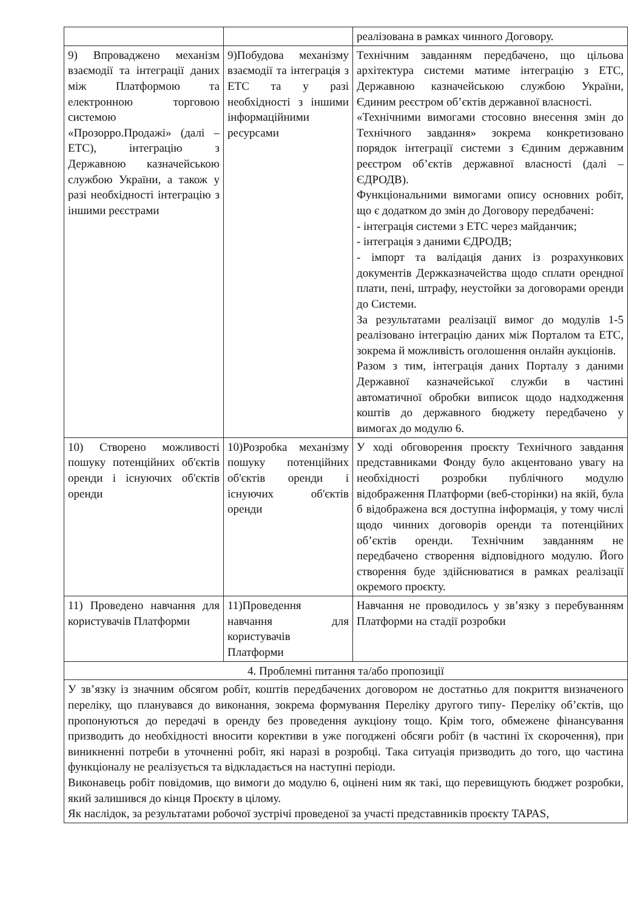| | | реалізована в рамках чинного Договору. |
| 9) Впроваджено механізм взаємодії та інтеграції даних між Платформою та електронною торговою системою «Прозорро.Продажі» (далі – ЕТС), інтеграцію з Державною казначейською службою України, а також у разі необхідності інтеграцію з іншими реєстрами | 9)Побудова механізму взаємодії та інтеграція з ЕТС та у разі необхідності з іншими інформаційними ресурсами | Технічним завданням передбачено, що цільова архітектура системи матиме інтеграцію з ЕТС, Державною казначейською службою України, Єдиним реєстром об’єктів державної власності. «Технічними вимогами стосовно внесення змін до Технічного завдання» зокрема конкретизовано порядок інтеграції системи з Єдиним державним реєстром об’єктів державної власності (далі – ЄДРОДВ). Функціональними вимогами опису основних робіт, що є додатком до змін до Договору передбачені: - інтеграція системи з ЕТС через майданчик; - інтеграція з даними ЄДРОДВ; - імпорт та валідація даних із розрахункових документів Держказначейства щодо сплати орендної плати, пені, штрафу, неустойки за договорами оренди до Системи. За результатами реалізації вимог до модулів 1-5 реалізовано інтеграцію даних між Порталом та ЕТС, зокрема й можливість оголошення онлайн аукціонів. Разом з тим, інтеграція даних Порталу з даними Державної казначейської служби в частині автоматичної обробки виписок щодо надходження коштів до державного бюджету передбачено у вимогах до модулю 6. |
| 10) Створено можливості пошуку потенційних об'єктів оренди і існуючих об'єктів оренди | 10)Розробка механізму пошуку потенційних об'єктів оренди і існуючих об'єктів оренди | У ході обговорення проєкту Технічного завдання представниками Фонду було акцентовано увагу на необхідності розробки публічного модулю відображення Платформи (веб-сторінки) на якій, була б відображена вся доступна інформація, у тому числі щодо чинних договорів оренди та потенційних об’єктів оренди. Технічним завданням не передбачено створення відповідного модулю. Його створення буде здійснюватися в рамках реалізації окремого проєкту. |
| 11) Проведено навчання для користувачів Платформи | 11)Проведення навчання для користувачів Платформи | Навчання не проводилось у зв’язку з перебуванням Платформи на стадії розробки |
| 4. Проблемні питання та/або пропозиції | | |
| У зв’язку із значним обсягом робіт, коштів передбачених договором не достатньо для покриття визначеного переліку, що планувався до виконання, зокрема формування Переліку другого типу- Переліку об’єктів, що пропонуються до передачі в оренду без проведення аукціону тощо. Крім того, обмежене фінансування призводить до необхідності вносити корективи в уже погоджені обсяги робіт (в частині їх скорочення), при виникненні потреби в уточненні робіт, які наразі в розробці. Така ситуація призводить до того, що частина функціоналу не реалізується та відкладається на наступні періоди. Виконавець робіт повідомив, що вимоги до модулю 6, оцінені ним як такі, що перевищують бюджет розробки, який залишився до кінця Проєкту в цілому. Як наслідок, за результатами робочої зустрічі проведеної за участі представників проєкту TAPAS, | | |